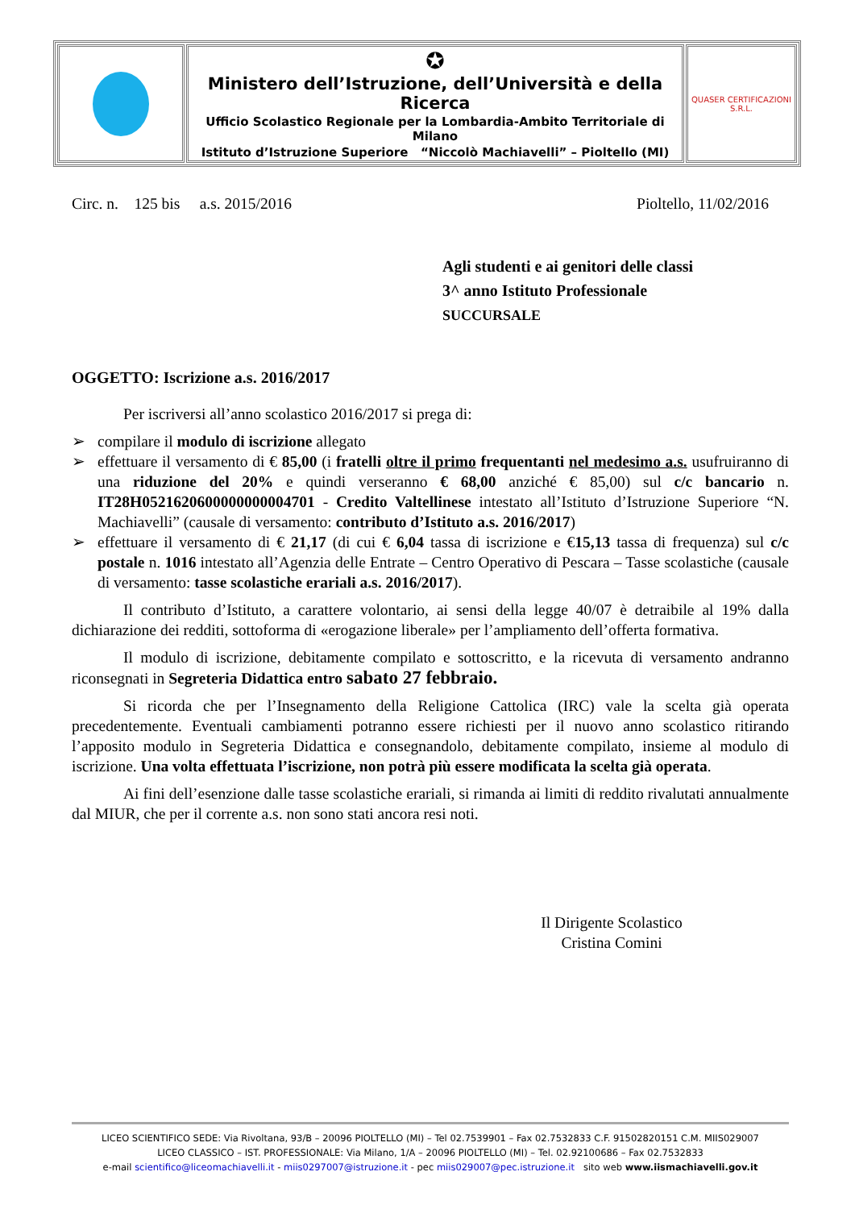| | ✪ Ministero dell’Istruzione, dell’Università e della Ricerca Ufficio Scolastico Regionale per la Lombardia-Ambito Territoriale di Milano Istituto d’Istruzione Superiore “Niccolò Machiavelli” – Pioltello (MI) | QUASER CERTIFICAZIONI S.R.L. |
Circ. n. 125 bis a.s. 2015/2016 Pioltello, 11/02/2016
Agli studenti e ai genitori delle classi
3^ anno Istituto Professionale
SUCCURSALE
OGGETTO: Iscrizione a.s. 2016/2017
Per iscriversi all’anno scolastico 2016/2017 si prega di:
➢ compilare il modulo di iscrizione allegato
➢ effettuare il versamento di € 85,00 (i fratelli oltre il primo frequentanti nel medesimo a.s. usufruiranno di una riduzione del 20% e quindi verseranno € 68,00 anziché € 85,00) sul c/c bancario n. IT28H0521620600000000004701 - Credito Valtellinese intestato all’Istituto d’Istruzione Superiore “N. Machiavelli” (causale di versamento: contributo d’Istituto a.s. 2016/2017)
➢ effettuare il versamento di € 21,17 (di cui € 6,04 tassa di iscrizione e €15,13 tassa di frequenza) sul c/c postale n. 1016 intestato all’Agenzia delle Entrate – Centro Operativo di Pescara – Tasse scolastiche (causale di versamento: tasse scolastiche erariali a.s. 2016/2017).
Il contributo d’Istituto, a carattere volontario, ai sensi della legge 40/07 è detraibile al 19% dalla dichiarazione dei redditi, sottoforma di «erogazione liberale» per l’ampliamento dell’offerta formativa.
Il modulo di iscrizione, debitamente compilato e sottoscritto, e la ricevuta di versamento andranno riconsegnati in Segreteria Didattica entro sabato 27 febbraio.
Si ricorda che per l’Insegnamento della Religione Cattolica (IRC) vale la scelta già operata precedentemente. Eventuali cambiamenti potranno essere richiesti per il nuovo anno scolastico ritirando l’apposito modulo in Segreteria Didattica e consegnandolo, debitamente compilato, insieme al modulo di iscrizione. Una volta effettuata l’iscrizione, non potrà più essere modificata la scelta già operata.
Ai fini dell’esenzione dalle tasse scolastiche erariali, si rimanda ai limiti di reddito rivalutati annualmente dal MIUR, che per il corrente a.s. non sono stati ancora resi noti.
Il Dirigente Scolastico
Cristina Comini
LICEO SCIENTIFICO SEDE: Via Rivoltana, 93/B – 20096 PIOLTELLO (MI) – Tel 02.7539901 – Fax 02.7532833 C.F. 91502820151 C.M. MIIS029007
LICEO CLASSICO – IST. PROFESSIONALE: Via Milano, 1/A – 20096 PIOLTELLO (MI) – Tel. 02.92100686 – Fax 02.7532833
e-mail scientifico@liceomachiavelli.it - miis0297007@istruzione.it - pec miis029007@pec.istruzione.it sito web www.iismachiavelli.gov.it